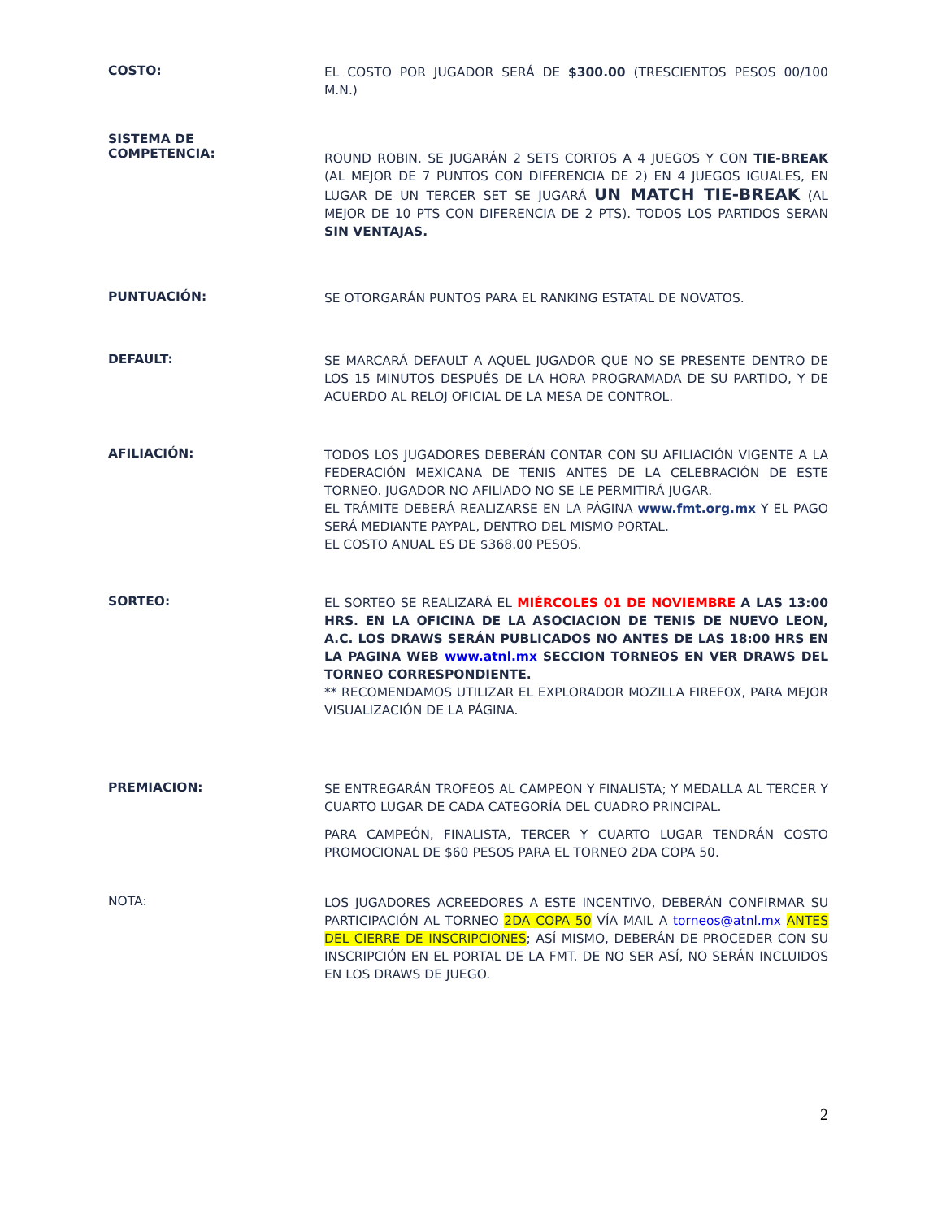COSTO:
EL COSTO POR JUGADOR SERÁ DE $300.00 (TRESCIENTOS PESOS 00/100 M.N.)
SISTEMA DE
COMPETENCIA:
ROUND ROBIN. SE JUGARÁN 2 SETS CORTOS A 4 JUEGOS Y CON TIE-BREAK (AL MEJOR DE 7 PUNTOS CON DIFERENCIA DE 2) EN 4 JUEGOS IGUALES, EN LUGAR DE UN TERCER SET SE JUGARÁ UN MATCH TIE-BREAK (AL MEJOR DE 10 PTS CON DIFERENCIA DE 2 PTS). TODOS LOS PARTIDOS SERAN SIN VENTAJAS.
PUNTUACIÓN:
SE OTORGARÁN PUNTOS PARA EL RANKING ESTATAL DE NOVATOS.
DEFAULT:
SE MARCARÁ DEFAULT A AQUEL JUGADOR QUE NO SE PRESENTE DENTRO DE LOS 15 MINUTOS DESPUÉS DE LA HORA PROGRAMADA DE SU PARTIDO, Y DE ACUERDO AL RELOJ OFICIAL DE LA MESA DE CONTROL.
AFILIACIÓN:
TODOS LOS JUGADORES DEBERÁN CONTAR CON SU AFILIACIÓN VIGENTE A LA FEDERACIÓN MEXICANA DE TENIS ANTES DE LA CELEBRACIÓN DE ESTE TORNEO. JUGADOR NO AFILIADO NO SE LE PERMITIRÁ JUGAR.
EL TRÁMITE DEBERÁ REALIZARSE EN LA PÁGINA www.fmt.org.mx Y EL PAGO SERÁ MEDIANTE PAYPAL, DENTRO DEL MISMO PORTAL.
EL COSTO ANUAL ES DE $368.00 PESOS.
SORTEO:
EL SORTEO SE REALIZARÁ EL MIÉRCOLES 01 DE NOVIEMBRE A LAS 13:00 HRS. EN LA OFICINA DE LA ASOCIACION DE TENIS DE NUEVO LEON, A.C. LOS DRAWS SERÁN PUBLICADOS NO ANTES DE LAS 18:00 HRS EN LA PAGINA WEB www.atnl.mx SECCION TORNEOS EN VER DRAWS DEL TORNEO CORRESPONDIENTE.
** RECOMENDAMOS UTILIZAR EL EXPLORADOR MOZILLA FIREFOX, PARA MEJOR VISUALIZACIÓN DE LA PÁGINA.
PREMIACION:
SE ENTREGARÁN TROFEOS AL CAMPEON Y FINALISTA; Y MEDALLA AL TERCER Y CUARTO LUGAR DE CADA CATEGORÍA DEL CUADRO PRINCIPAL.
PARA CAMPEÓN, FINALISTA, TERCER Y CUARTO LUGAR TENDRÁN COSTO PROMOCIONAL DE $60 PESOS PARA EL TORNEO 2DA COPA 50.
NOTA:
LOS JUGADORES ACREEDORES A ESTE INCENTIVO, DEBERÁN CONFIRMAR SU PARTICIPACIÓN AL TORNEO 2DA COPA 50 VÍA MAIL A torneos@atnl.mx ANTES DEL CIERRE DE INSCRIPCIONES; ASÍ MISMO, DEBERÁN DE PROCEDER CON SU INSCRIPCIÓN EN EL PORTAL DE LA FMT. DE NO SER ASÍ, NO SERÁN INCLUIDOS EN LOS DRAWS DE JUEGO.
2